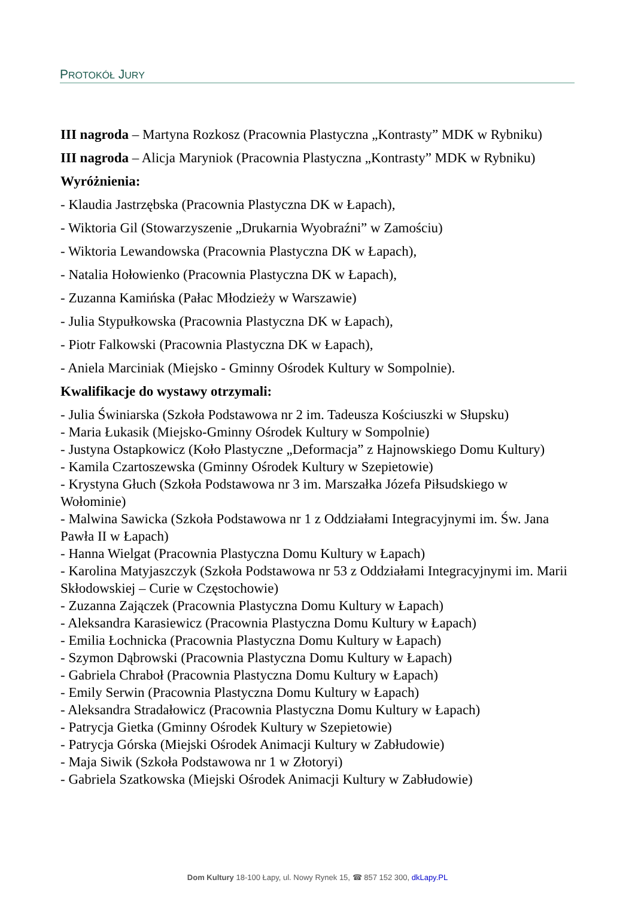PROTOKÓŁ JURY
III nagroda – Martyna Rozkosz (Pracownia Plastyczna „Kontrasty” MDK w Rybniku)
III nagroda – Alicja Maryniok (Pracownia Plastyczna „Kontrasty” MDK w Rybniku)
Wyróżnienia:
- Klaudia Jastrzębska (Pracownia Plastyczna DK w Łapach),
- Wiktoria Gil (Stowarzyszenie „Drukarnia Wyobraźni” w Zamościu)
- Wiktoria Lewandowska (Pracownia Plastyczna DK w Łapach),
- Natalia Hołowienko (Pracownia Plastyczna DK w Łapach),
- Zuzanna Kamińska (Pałac Młodzieży w Warszawie)
- Julia Stypułkowska (Pracownia Plastyczna DK w Łapach),
- Piotr Falkowski (Pracownia Plastyczna DK w Łapach),
- Aniela Marciniak (Miejsko - Gminny Ośrodek Kultury w Sompolnie).
Kwalifikacje do wystawy otrzymali:
- Julia Świniarska (Szkoła Podstawowa nr 2 im. Tadeusza Kościuszki w Słupsku)
- Maria Łukasik (Miejsko-Gminny Ośrodek Kultury w Sompolnie)
- Justyna Ostapkowicz (Koło Plastyczne „Deformacja” z Hajnowskiego Domu Kultury)
- Kamila Czartoszewska (Gminny Ośrodek Kultury w Szepietowie)
- Krystyna Głuch (Szkoła Podstawowa nr 3 im. Marszałka Józefa Piłsudskiego w Wołominie)
- Malwina Sawicka (Szkoła Podstawowa nr 1 z Oddziałami Integracyjnymi im. Św. Jana Pawła II w Łapach)
- Hanna Wielgat (Pracownia Plastyczna Domu Kultury w Łapach)
- Karolina Matyjaszczyk (Szkoła Podstawowa nr 53 z Oddziałami Integracyjnymi im. Marii Skłodowskiej – Curie w Częstochowie)
- Zuzanna Zajączek (Pracownia Plastyczna Domu Kultury w Łapach)
- Aleksandra Karasiewicz (Pracownia Plastyczna Domu Kultury w Łapach)
- Emilia Łochnicka (Pracownia Plastyczna Domu Kultury w Łapach)
- Szymon Dąbrowski (Pracownia Plastyczna Domu Kultury w Łapach)
- Gabriela Chraboł (Pracownia Plastyczna Domu Kultury w Łapach)
- Emily Serwin (Pracownia Plastyczna Domu Kultury w Łapach)
- Aleksandra Stradałowicz (Pracownia Plastyczna Domu Kultury w Łapach)
- Patrycja Gietka (Gminny Ośrodek Kultury w Szepietowie)
- Patrycja Górska (Miejski Ośrodek Animacji Kultury w Zabłudowie)
- Maja Siwik (Szkoła Podstawowa nr 1 w Złotoryi)
- Gabriela Szatkowska (Miejski Ośrodek Animacji Kultury w Zabłudowie)
Dom Kultury 18-100 Łapy, ul. Nowy Rynek 15, ☎ 857 152 300, dkLapy.PL